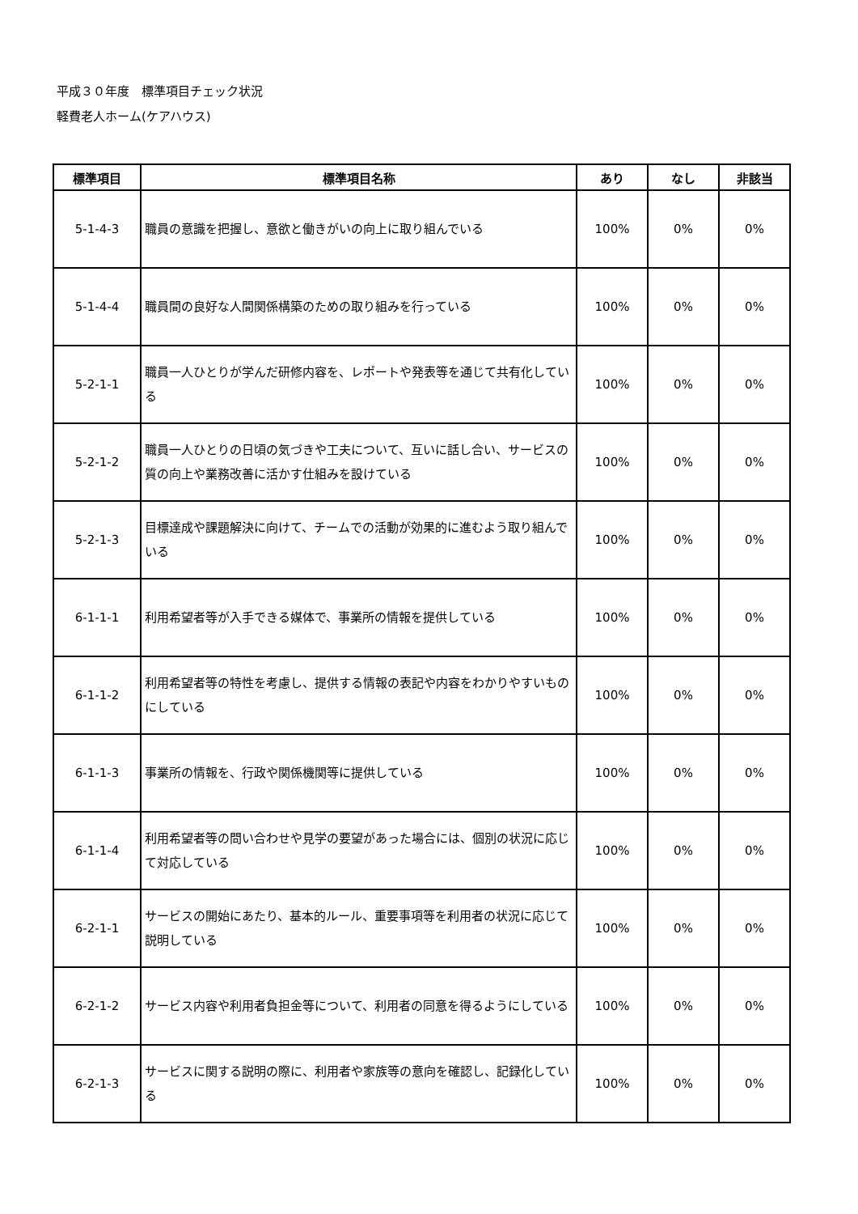平成３０年度　標準項目チェック状況
軽費老人ホーム(ケアハウス)
| 標準項目 | 標準項目名称 | あり | なし | 非該当 |
| --- | --- | --- | --- | --- |
| 5-1-4-3 | 職員の意識を把握し、意欲と働きがいの向上に取り組んでいる | 100% | 0% | 0% |
| 5-1-4-4 | 職員間の良好な人間関係構築のための取り組みを行っている | 100% | 0% | 0% |
| 5-2-1-1 | 職員一人ひとりが学んだ研修内容を、レポートや発表等を通じて共有化している | 100% | 0% | 0% |
| 5-2-1-2 | 職員一人ひとりの日頃の気づきや工夫について、互いに話し合い、サービスの質の向上や業務改善に活かす仕組みを設けている | 100% | 0% | 0% |
| 5-2-1-3 | 目標達成や課題解決に向けて、チームでの活動が効果的に進むよう取り組んでいる | 100% | 0% | 0% |
| 6-1-1-1 | 利用希望者等が入手できる媒体で、事業所の情報を提供している | 100% | 0% | 0% |
| 6-1-1-2 | 利用希望者等の特性を考慮し、提供する情報の表記や内容をわかりやすいものにしている | 100% | 0% | 0% |
| 6-1-1-3 | 事業所の情報を、行政や関係機関等に提供している | 100% | 0% | 0% |
| 6-1-1-4 | 利用希望者等の問い合わせや見学の要望があった場合には、個別の状況に応じて対応している | 100% | 0% | 0% |
| 6-2-1-1 | サービスの開始にあたり、基本的ルール、重要事項等を利用者の状況に応じて説明している | 100% | 0% | 0% |
| 6-2-1-2 | サービス内容や利用者負担金等について、利用者の同意を得るようにしている | 100% | 0% | 0% |
| 6-2-1-3 | サービスに関する説明の際に、利用者や家族等の意向を確認し、記録化している | 100% | 0% | 0% |